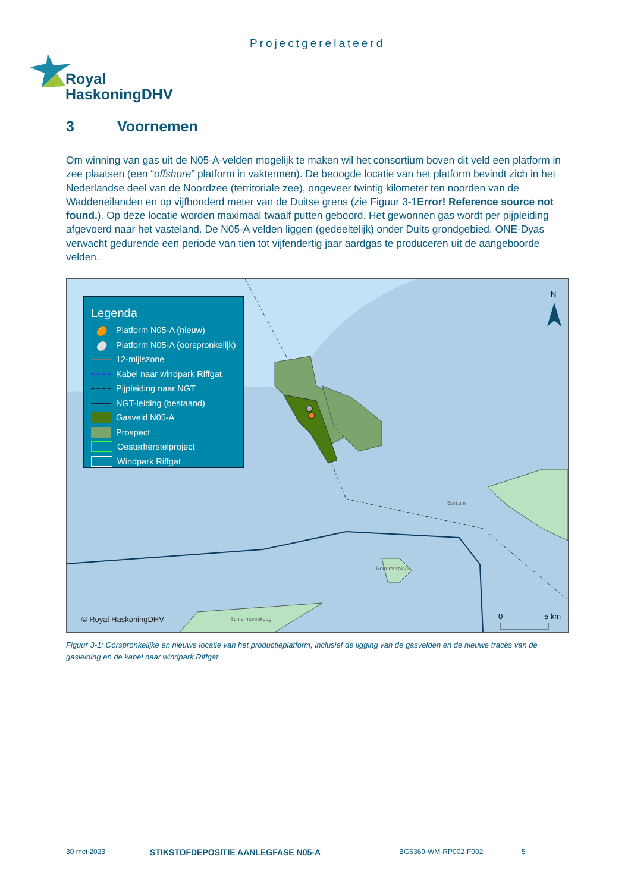Projectgerelateerd
Royal
HaskoningDHV
3 Voornemen
Om winning van gas uit de N05-A-velden mogelijk te maken wil het consortium boven dit veld een platform in zee plaatsen (een “offshore” platform in vaktermen). De beoogde locatie van het platform bevindt zich in het Nederlandse deel van de Noordzee (territoriale zee), ongeveer twintig kilometer ten noorden van de Waddeneilanden en op vijfhonderd meter van de Duitse grens (zie Figuur 3-1Error! Reference source not found.). Op deze locatie worden maximaal twaalf putten geboord. Het gewonnen gas wordt per pijpleiding afgevoerd naar het vasteland. De N05-A velden liggen (gedeeltelijk) onder Duits grondgebied. ONE-Dyas verwacht gedurende een periode van tien tot vijfendertig jaar aardgas te produceren uit de aangeboorde velden.
N
0
5 km
© Royal HaskoningDHV
Borkum
Rottumerplaat
Schiermonnikoog
Legenda
🟠 Platform N05-A (nieuw)
⚪ Platform N05-A (oorspronkelijk)
12-mijlszone
Kabel naar windpark Riffgat
Pijpleiding naar NGT
NGT-leiding (bestaand)
Gasveld N05-A
Prospect
Oesterherstelproject
Windpark Riffgat
Figuur 3-1: Oorspronkelijke en nieuwe locatie van het productieplatform, inclusief de ligging van de gasvelden en de nieuwe tracés van de gasleiding en de kabel naar windpark Riffgat.
30 mei 2023
STIKSTOFDEPOSITIE AANLEGFASE N05-A
BG6369-WM-RP002-F002 5